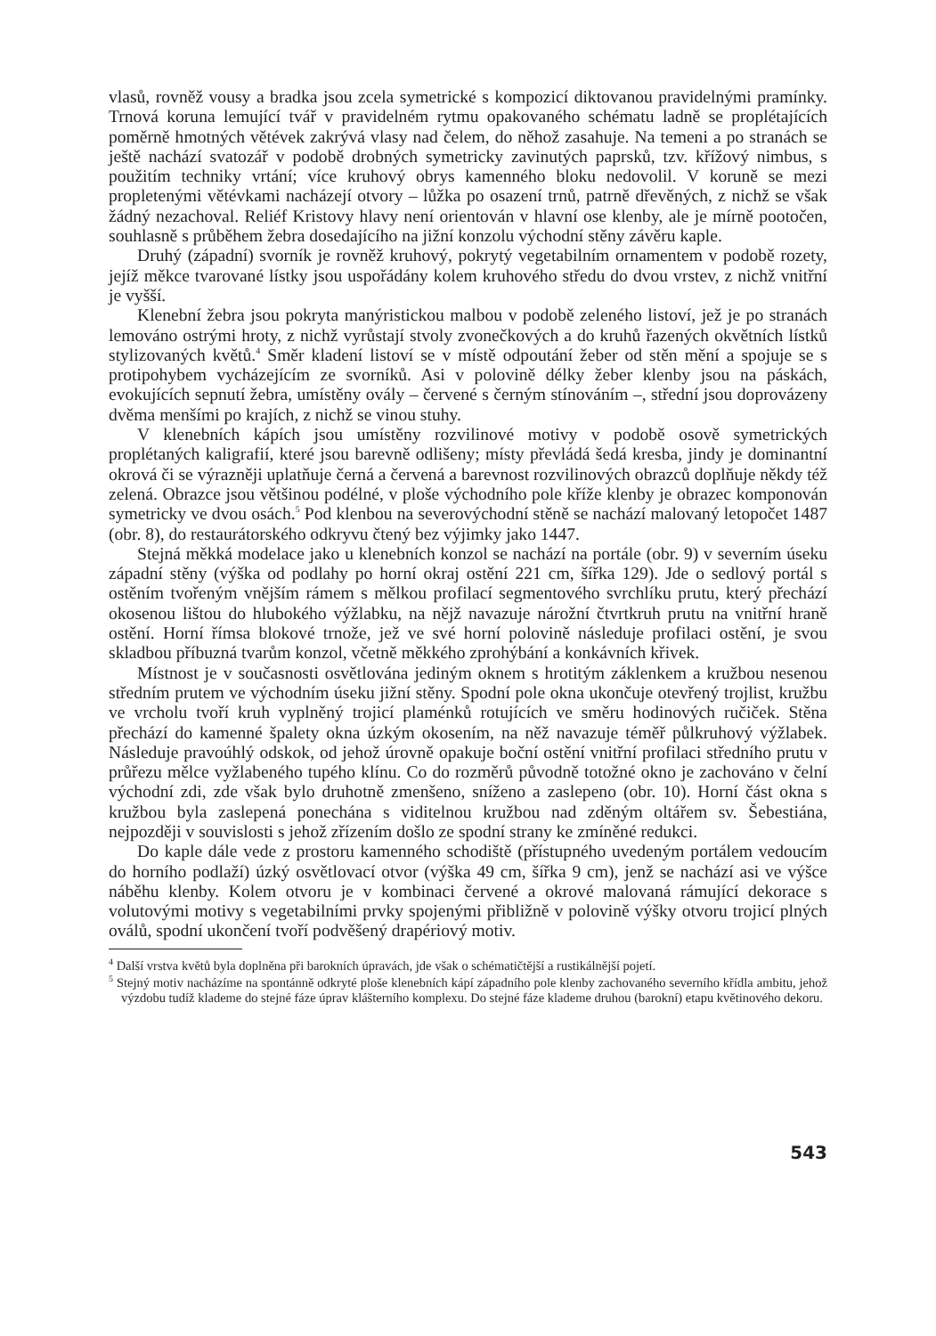vlasů, rovněž vousy a bradka jsou zcela symetrické s kompozicí diktovanou pravidelnými pramínky. Trnová koruna lemující tvář v pravidelném rytmu opakovaného schématu ladně se proplétajících poměrně hmotných větévek zakrývá vlasy nad čelem, do něhož zasahuje. Na temeni a po stranách se ještě nachází svatozář v podobě drobných symetricky zavinutých paprsků, tzv. křížový nimbus, s použitím techniky vrtání; více kruhový obrys kamenného bloku nedovolil. V koruně se mezi propletenými větévkami nacházejí otvory – lůžka po osazení trnů, patrně dřevěných, z nichž se však žádný nezachoval. Reliéf Kristovy hlavy není orientován v hlavní ose klenby, ale je mírně pootočen, souhlasně s průběhem žebra dosedajícího na jižní konzolu východní stěny závěru kaple.
Druhý (západní) svorník je rovněž kruhový, pokrytý vegetabilním ornamentem v podobě rozety, jejíž měkce tvarované lístky jsou uspořádány kolem kruhového středu do dvou vrstev, z nichž vnitřní je vyšší.
Klenební žebra jsou pokryta manýristickou malbou v podobě zeleného listoví, jež je po stranách lemováno ostrými hroty, z nichž vyrůstají stvoly zvonečkových a do kruhů řazených okvětních lístků stylizovaných květů.<sup>4</sup> Směr kladení listoví se v místě odpoutání žeber od stěn mění a spojuje se s protipohybem vycházejícím ze svorníků. Asi v polovině délky žeber klenby jsou na páskách, evokujících sepnutí žebra, umístěny ovály – červené s černým stínováním –, střední jsou doprovázeny dvěma menšími po krajích, z nichž se vinou stuhy.
V klenebních kápích jsou umístěny rozvilinové motivy v podobě osově symetrických proplétaných kaligrafií, které jsou barevně odlišeny; místy převládá šedá kresba, jindy je dominantní okrová či se výrazněji uplatňuje černá a červená a barevnost rozvilinových obrazců doplňuje někdy též zelená. Obrazce jsou většinou podélné, v ploše východního pole kříže klenby je obrazec komponován symetricky ve dvou osách.<sup>5</sup> Pod klenbou na severovýchodní stěně se nachází malovaný letopočet 1487 (obr. 8), do restaurátorského odkryvu čtený bez výjimky jako 1447.
Stejná měkká modelace jako u klenebních konzol se nachází na portále (obr. 9) v severním úseku západní stěny (výška od podlahy po horní okraj ostění 221 cm, šířka 129). Jde o sedlový portál s ostěním tvořeným vnějším rámem s mělkou profilací segmentového svrchlíku prutu, který přechází okosenou lištou do hlubokého výžlabku, na nějž navazuje nárožní čtvrtkruh prutu na vnitřní hraně ostění. Horní římsa blokové trnože, jež ve své horní polovině následuje profilaci ostění, je svou skladbou příbuzná tvarům konzol, včetně měkkého zprohýbání a konkávních křivek.
Místnost je v současnosti osvětlována jediným oknem s hrotitým záklenkem a kružbou nesenou středním prutem ve východním úseku jižní stěny. Spodní pole okna ukončuje otevřený trojlist, kružbu ve vrcholu tvoří kruh vyplněný trojicí plaménků rotujících ve směru hodinových ručiček. Stěna přechází do kamenné špalety okna úzkým okosením, na něž navazuje téměř půlkruhový výžlabek. Následuje pravoúhlý odskok, od jehož úrovně opakuje boční ostění vnitřní profilaci středního prutu v průřezu mělce vyžlabeného tupého klínu. Co do rozměrů původně totožné okno je zachováno v čelní východní zdi, zde však bylo druhotně zmenšeno, sníženo a zaslepeno (obr. 10). Horní část okna s kružbou byla zaslepená ponechána s viditelnou kružbou nad zděným oltářem sv. Šebestiána, nejpozději v souvislosti s jehož zřízením došlo ze spodní strany ke zmíněné redukci.
Do kaple dále vede z prostoru kamenného schodiště (přístupného uvedeným portálem vedoucím do horního podlaží) úzký osvětlovací otvor (výška 49 cm, šířka 9 cm), jenž se nachází asi ve výšce náběhu klenby. Kolem otvoru je v kombinaci červené a okrové malovaná rámující dekorace s volutovými motivy s vegetabilními prvky spojenými přibližně v polovině výšky otvoru trojicí plných oválů, spodní ukončení tvoří podvěšený drapériový motiv.
<sup>4</sup> Další vrstva květů byla doplněna při barokních úpravách, jde však o schématičtější a rustikálnější pojetí.
<sup>5</sup> Stejný motiv nacházíme na spontánně odkryté ploše klenebních kápí západního pole klenby zachovaného severního křídla ambitu, jehož výzdobu tudíž klademe do stejné fáze úprav klášterního komplexu. Do stejné fáze klademe druhou (barokní) etapu květinového dekoru.
543